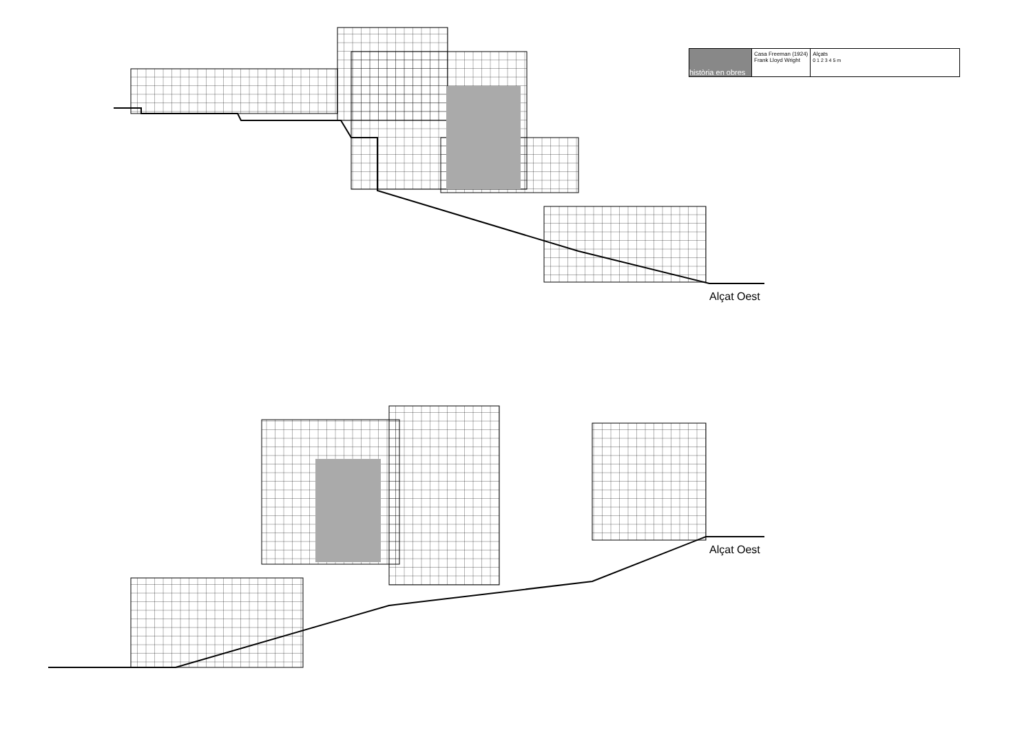| història en obres | Casa Freeman (1924) Frank Lloyd Wright | Alçats 0 1 2 3 4 5 m |
Alçat Oest
Alçat Oest